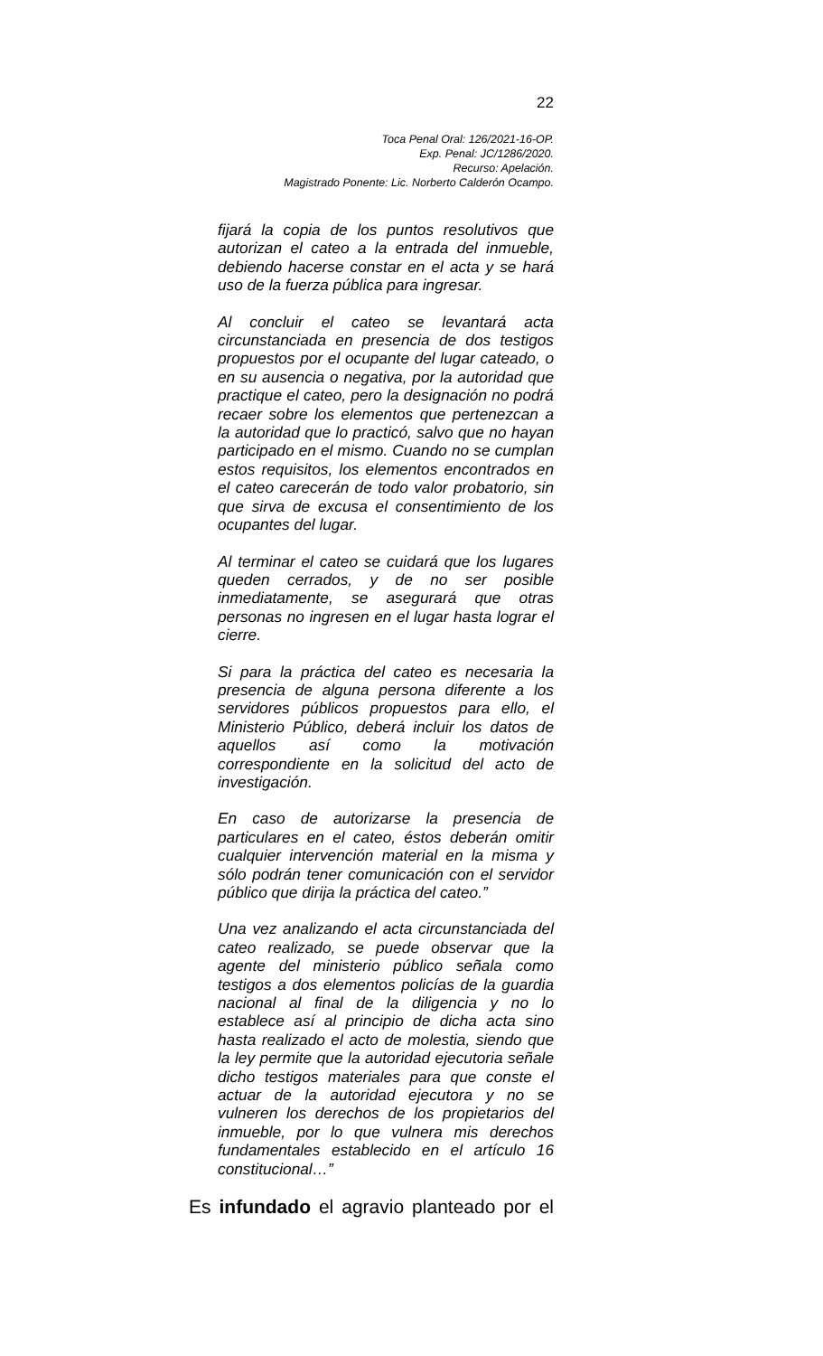22
Toca Penal Oral: 126/2021-16-OP.
Exp. Penal: JC/1286/2020.
Recurso: Apelación.
Magistrado Ponente: Lic. Norberto Calderón Ocampo.
fijará la copia de los puntos resolutivos que autorizan el cateo a la entrada del inmueble, debiendo hacerse constar en el acta y se hará uso de la fuerza pública para ingresar.
Al concluir el cateo se levantará acta circunstanciada en presencia de dos testigos propuestos por el ocupante del lugar cateado, o en su ausencia o negativa, por la autoridad que practique el cateo, pero la designación no podrá recaer sobre los elementos que pertenezcan a la autoridad que lo practicó, salvo que no hayan participado en el mismo. Cuando no se cumplan estos requisitos, los elementos encontrados en el cateo carecerán de todo valor probatorio, sin que sirva de excusa el consentimiento de los ocupantes del lugar.
Al terminar el cateo se cuidará que los lugares queden cerrados, y de no ser posible inmediatamente, se asegurará que otras personas no ingresen en el lugar hasta lograr el cierre.
Si para la práctica del cateo es necesaria la presencia de alguna persona diferente a los servidores públicos propuestos para ello, el Ministerio Público, deberá incluir los datos de aquellos así como la motivación correspondiente en la solicitud del acto de investigación.
En caso de autorizarse la presencia de particulares en el cateo, éstos deberán omitir cualquier intervención material en la misma y sólo podrán tener comunicación con el servidor público que dirija la práctica del cateo.”
Una vez analizando el acta circunstanciada del cateo realizado, se puede observar que la agente del ministerio público señala como testigos a dos elementos policías de la guardia nacional al final de la diligencia y no lo establece así al principio de dicha acta sino hasta realizado el acto de molestia, siendo que la ley permite que la autoridad ejecutoria señale dicho testigos materiales para que conste el actuar de la autoridad ejecutora y no se vulneren los derechos de los propietarios del inmueble, por lo que vulnera mis derechos fundamentales establecido en el artículo 16 constitucional…”
Es infundado el agravio planteado por el